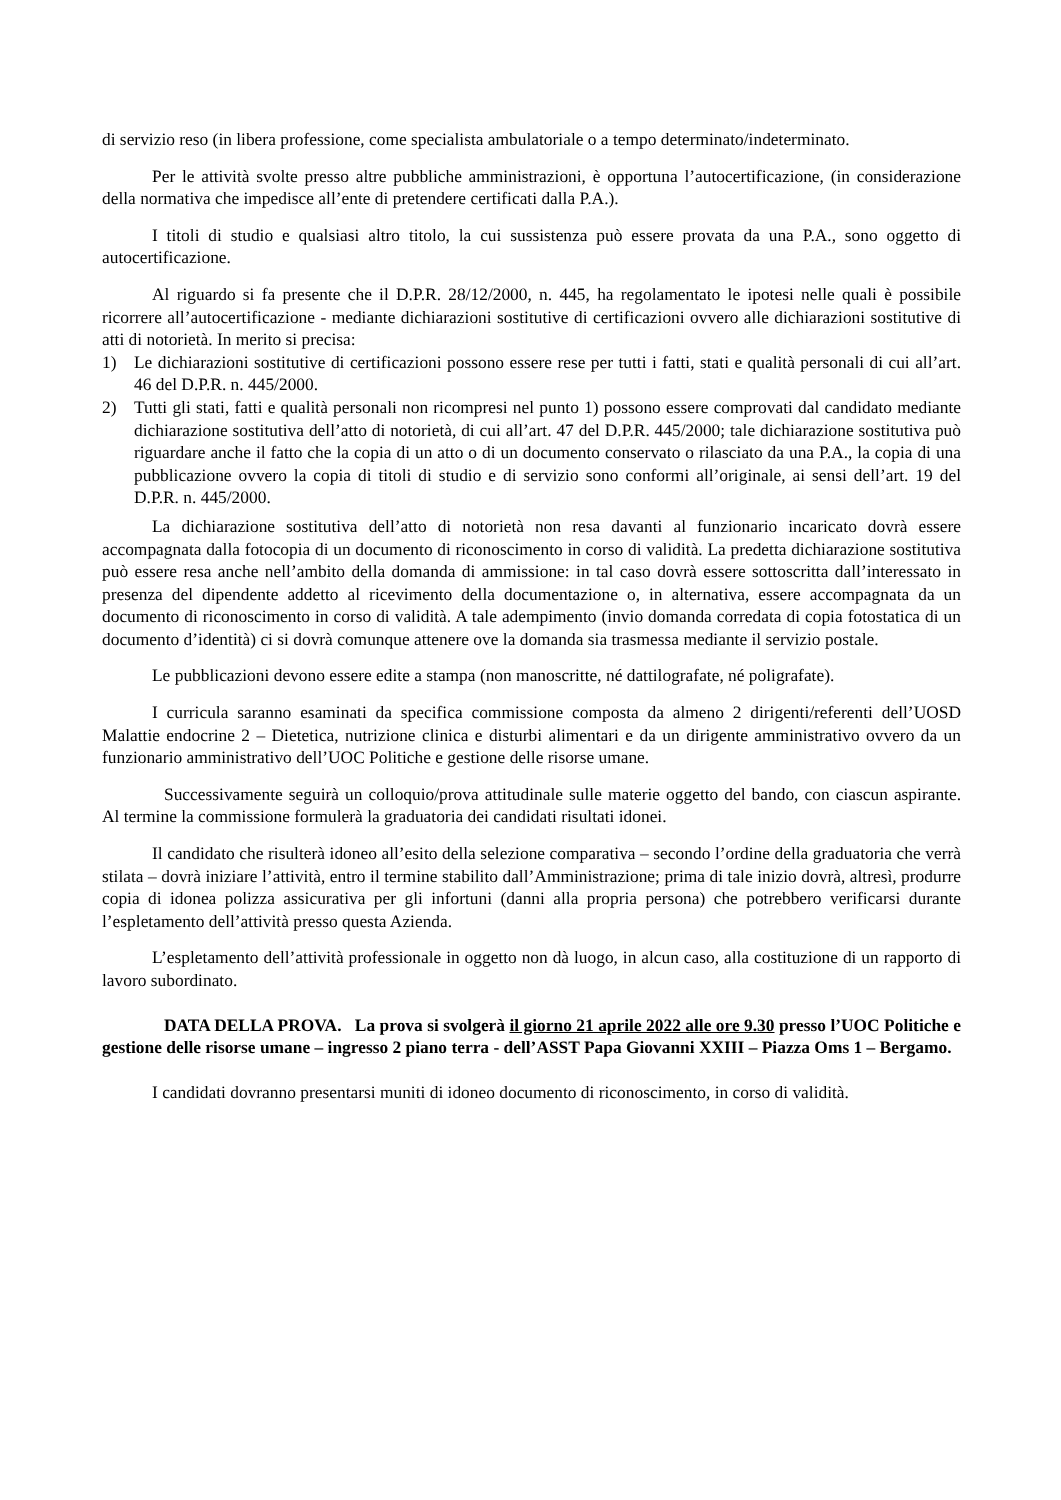di servizio reso (in libera professione, come specialista ambulatoriale o a tempo determinato/indeterminato.
Per le attività svolte presso altre pubbliche amministrazioni, è opportuna l’autocertificazione, (in considerazione della normativa che impedisce all’ente di pretendere certificati dalla P.A.).
I titoli di studio e qualsiasi altro titolo, la cui sussistenza può essere provata da una P.A., sono oggetto di autocertificazione.
Al riguardo si fa presente che il D.P.R. 28/12/2000, n. 445, ha regolamentato le ipotesi nelle quali è possibile ricorrere all’autocertificazione - mediante dichiarazioni sostitutive di certificazioni ovvero alle dichiarazioni sostitutive di atti di notorietà. In merito si precisa:
1) Le dichiarazioni sostitutive di certificazioni possono essere rese per tutti i fatti, stati e qualità personali di cui all’art. 46 del D.P.R. n. 445/2000.
2) Tutti gli stati, fatti e qualità personali non ricompresi nel punto 1) possono essere comprovati dal candidato mediante dichiarazione sostitutiva dell’atto di notorietà, di cui all’art. 47 del D.P.R. 445/2000; tale dichiarazione sostitutiva può riguardare anche il fatto che la copia di un atto o di un documento conservato o rilasciato da una P.A., la copia di una pubblicazione ovvero la copia di titoli di studio e di servizio sono conformi all’originale, ai sensi dell’art. 19 del D.P.R. n. 445/2000.
La dichiarazione sostitutiva dell’atto di notorietà non resa davanti al funzionario incaricato dovrà essere accompagnata dalla fotocopia di un documento di riconoscimento in corso di validità. La predetta dichiarazione sostitutiva può essere resa anche nell’ambito della domanda di ammissione: in tal caso dovrà essere sottoscritta dall’interessato in presenza del dipendente addetto al ricevimento della documentazione o, in alternativa, essere accompagnata da un documento di riconoscimento in corso di validità. A tale adempimento (invio domanda corredata di copia fotostatica di un documento d’identità) ci si dovrà comunque attenere ove la domanda sia trasmessa mediante il servizio postale.
Le pubblicazioni devono essere edite a stampa (non manoscritte, né dattilografate, né poligrafate).
I curricula saranno esaminati da specifica commissione composta da almeno 2 dirigenti/referenti dell’UOSD Malattie endocrine 2 – Dietetica, nutrizione clinica e disturbi alimentari e da un dirigente amministrativo ovvero da un funzionario amministrativo dell’UOC Politiche e gestione delle risorse umane.
Successivamente seguirà un colloquio/prova attitudinale sulle materie oggetto del bando, con ciascun aspirante. Al termine la commissione formulerà la graduatoria dei candidati risultati idonei.
Il candidato che risulterà idoneo all’esito della selezione comparativa – secondo l’ordine della graduatoria che verrà stilata – dovrà iniziare l’attività, entro il termine stabilito dall’Amministrazione; prima di tale inizio dovrà, altresì, produrre copia di idonea polizza assicurativa per gli infortuni (danni alla propria persona) che potrebbero verificarsi durante l’espletamento dell’attività presso questa Azienda.
L’espletamento dell’attività professionale in oggetto non dà luogo, in alcun caso, alla costituzione di un rapporto di lavoro subordinato.
DATA DELLA PROVA. La prova si svolgerà il giorno 21 aprile 2022 alle ore 9.30 presso l’UOC Politiche e gestione delle risorse umane – ingresso 2 piano terra - dell’ASST Papa Giovanni XXIII – Piazza Oms 1 – Bergamo.
I candidati dovranno presentarsi muniti di idoneo documento di riconoscimento, in corso di validità.